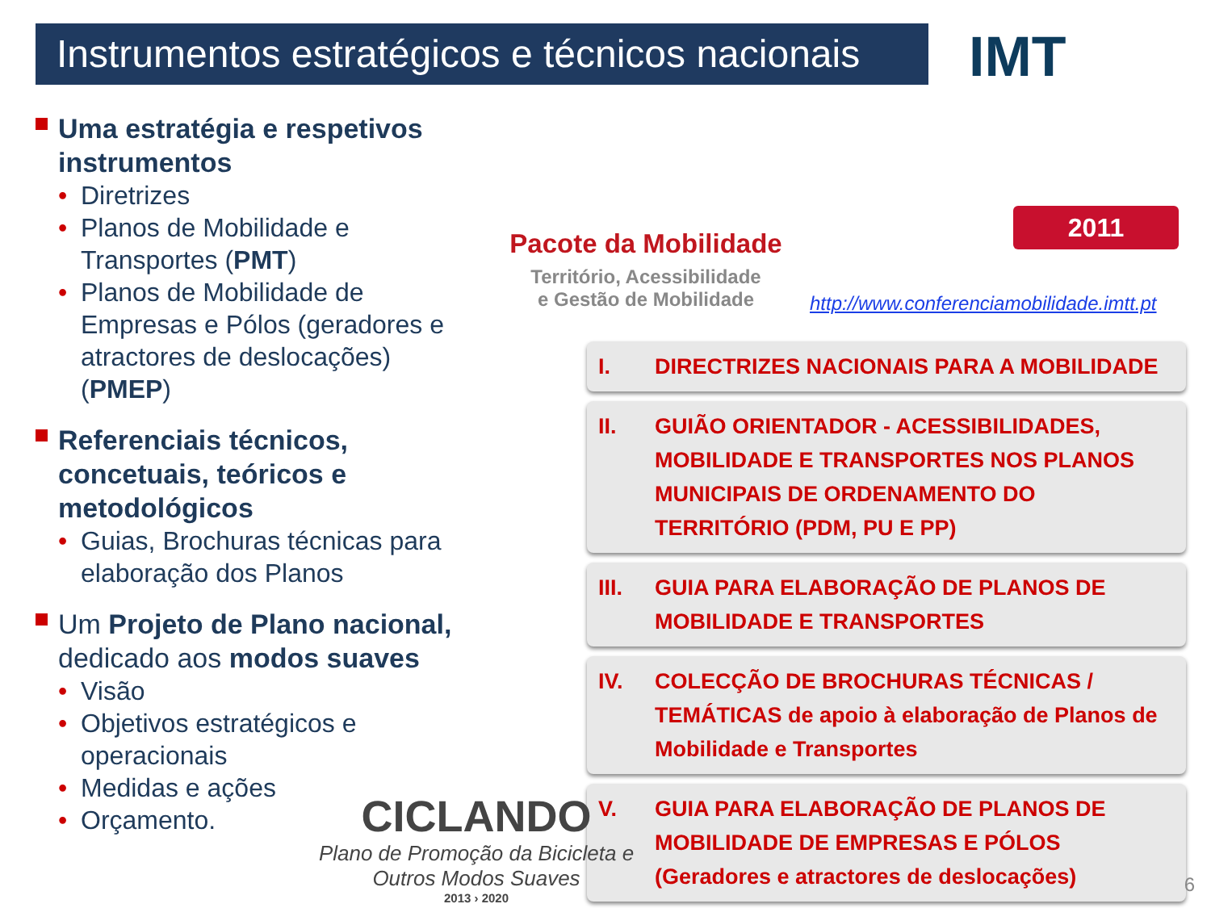Instrumentos estratégicos e técnicos nacionais
IMT
Uma estratégia e respetivos instrumentos
Diretrizes
Planos de Mobilidade e Transportes (PMT)
Planos de Mobilidade de Empresas e Pólos (geradores e atractores de deslocações) (PMEP)
Referenciais técnicos, concetuais, teóricos e metodológicos
Guias, Brochuras técnicas para elaboração dos Planos
Um Projeto de Plano nacional, dedicado aos modos suaves
Visão
Objetivos estratégicos e operacionais
Medidas e ações
Orçamento.
Pacote da Mobilidade
Território, Acessibilidade
e Gestão de Mobilidade
2011
http://www.conferenciamobilidade.imtt.pt
I. DIRECTRIZES NACIONAIS PARA A MOBILIDADE
II. GUIÃO ORIENTADOR - ACESSIBILIDADES, MOBILIDADE E TRANSPORTES NOS PLANOS MUNICIPAIS DE ORDENAMENTO DO TERRITÓRIO (PDM, PU E PP)
III. GUIA PARA ELABORAÇÃO DE PLANOS DE MOBILIDADE E TRANSPORTES
IV. COLECÇÃO DE BROCHURAS TÉCNICAS / TEMÁTICAS de apoio à elaboração de Planos de Mobilidade e Transportes
V. GUIA PARA ELABORAÇÃO DE PLANOS DE MOBILIDADE DE EMPRESAS E PÓLOS (Geradores e atractores de deslocações)
CICLANDO
Plano de Promoção da Bicicleta e Outros Modos Suaves
2013 › 2020
6